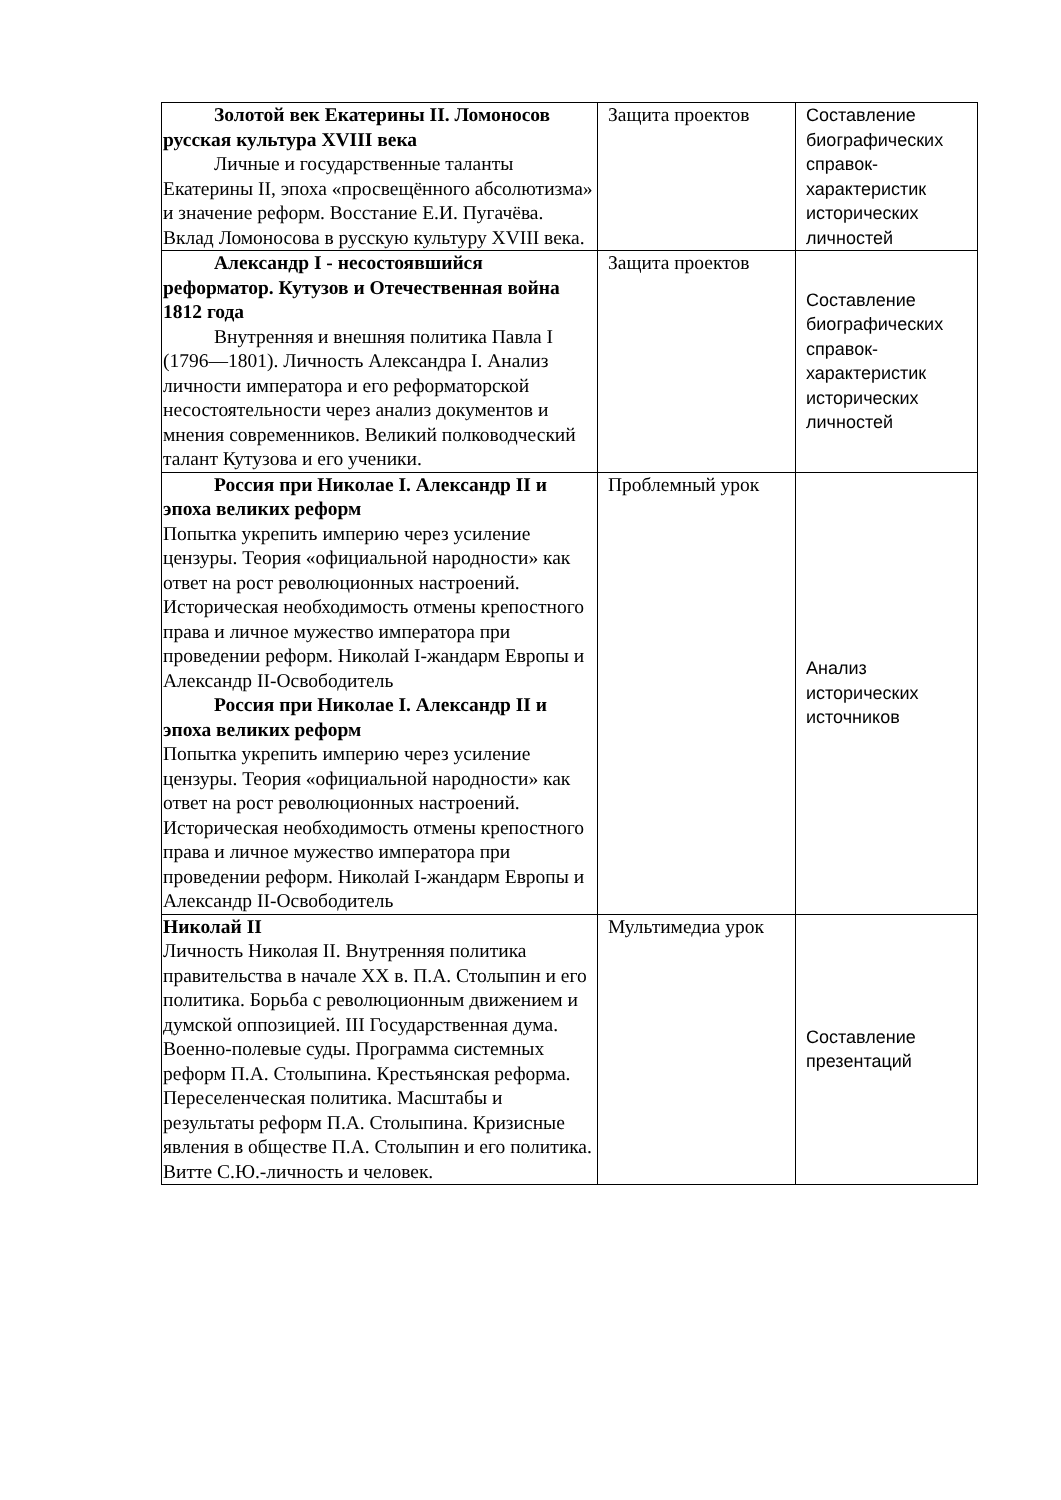| Золотой век Екатерины II. Ломоносов русская культура XVIII века Личные и государственные таланты Екатерины II, эпоха «просвещённого абсолютизма» и значение реформ. Восстание Е.И. Пугачёва. Вклад Ломоносова в русскую культуру XVIII века. | Защита проектов | Составление биографических справок-характеристик исторических личностей |
| Александр I - несостоявшийся реформатор. Кутузов и Отечественная война 1812 года Внутренняя и внешняя политика Павла I (1796—1801). Личность Александра I. Анализ личности императора и его реформаторской несостоятельности через анализ документов и мнения современников. Великий полководческий талант Кутузова и его ученики. | Защита проектов | Составление биографических справок-характеристик исторических личностей |
| Россия при Николае I. Александр II и эпоха великих реформ Попытка укрепить империю через усиление цензуры. Теория «официальной народности» как ответ на рост революционных настроений. Историческая необходимость отмены крепостного права и личное мужество императора при проведении реформ. Николай I-жандарм Европы и Александр II-Освободитель Россия при Николае I. Александр II и эпоха великих реформ Попытка укрепить империю через усиление цензуры. Теория «официальной народности» как ответ на рост революционных настроений. Историческая необходимость отмены крепостного права и личное мужество императора при проведении реформ. Николай I-жандарм Европы и Александр II-Освободитель | Проблемный урок | Анализ исторических источников |
| Николай II Личность Николая II. Внутренняя политика правительства в начале XX в. П.А. Столыпин и его политика. Борьба с революционным движением и думской оппозицией. III Государственная дума. Военно-полевые суды. Программа системных реформ П.А. Столыпина. Крестьянская реформа. Переселенческая политика. Масштабы и результаты реформ П.А. Столыпина. Кризисные явления в обществе П.А. Столыпин и его политика. Витте С.Ю.-личность и человек. | Мультимедиа урок | Составление презентаций |